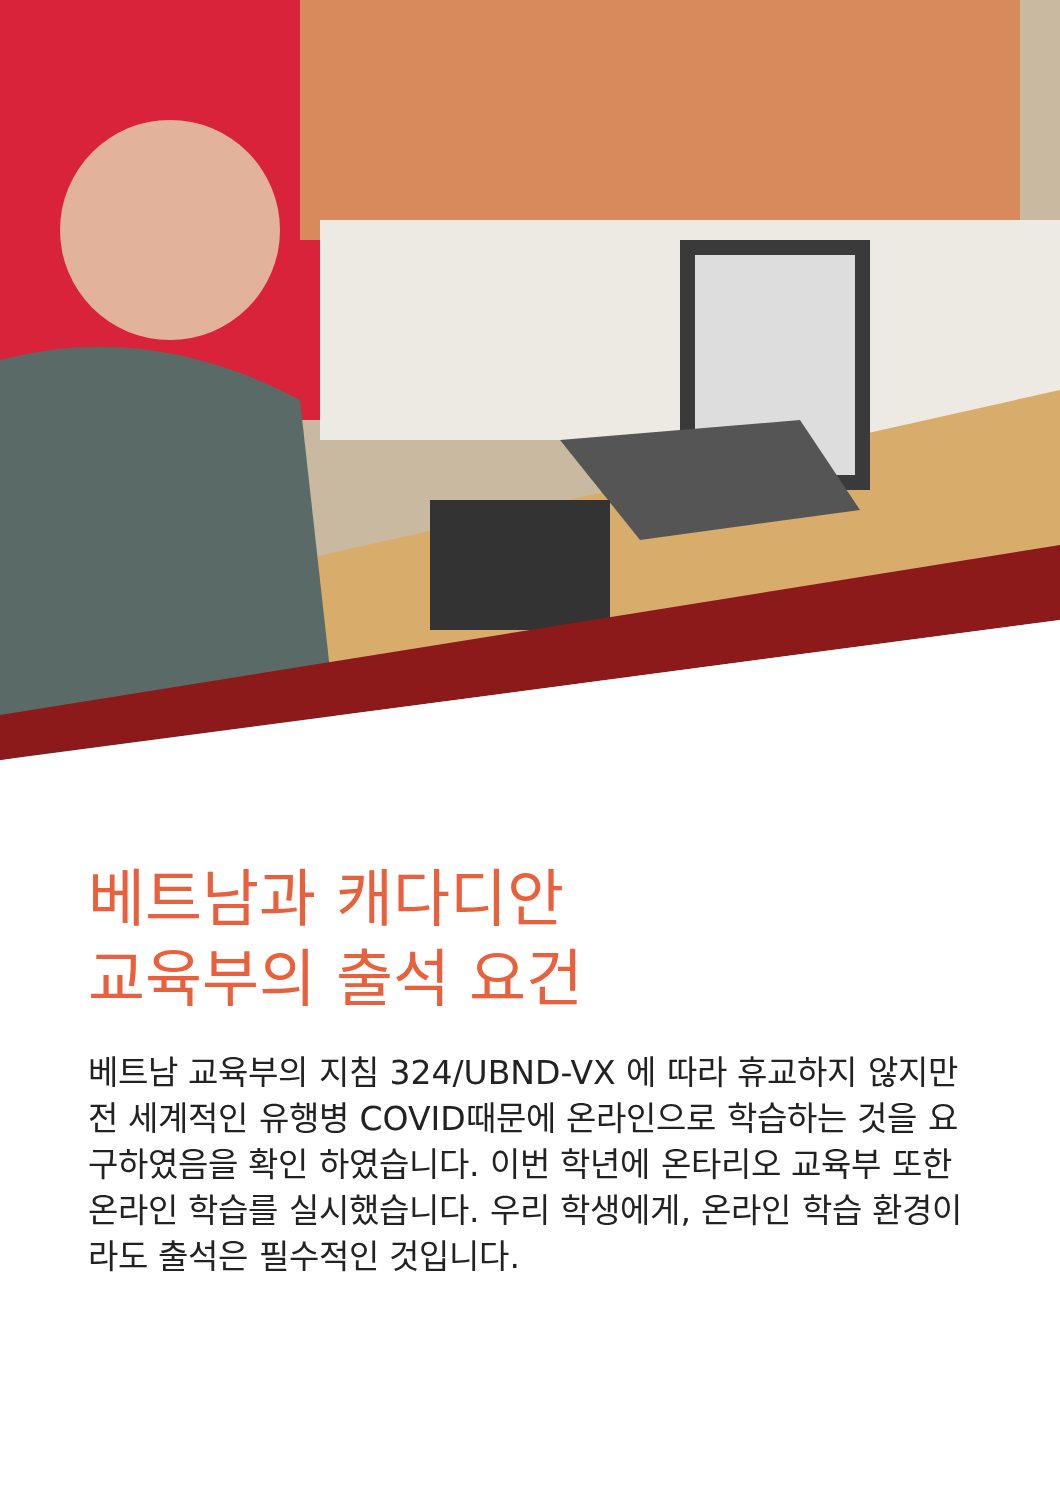베트남과 캐다디안
교육부의 출석 요건
베트남 교육부의 지침 324/UBND-VX 에 따라 휴교하지 않지만 전 세계적인 유행병 COVID때문에 온라인으로 학습하는 것을 요구하였음을 확인 하였습니다. 이번 학년에 온타리오 교육부 또한 온라인 학습를 실시했습니다. 우리 학생에게, 온라인 학습 환경이라도 출석은 필수적인 것입니다.